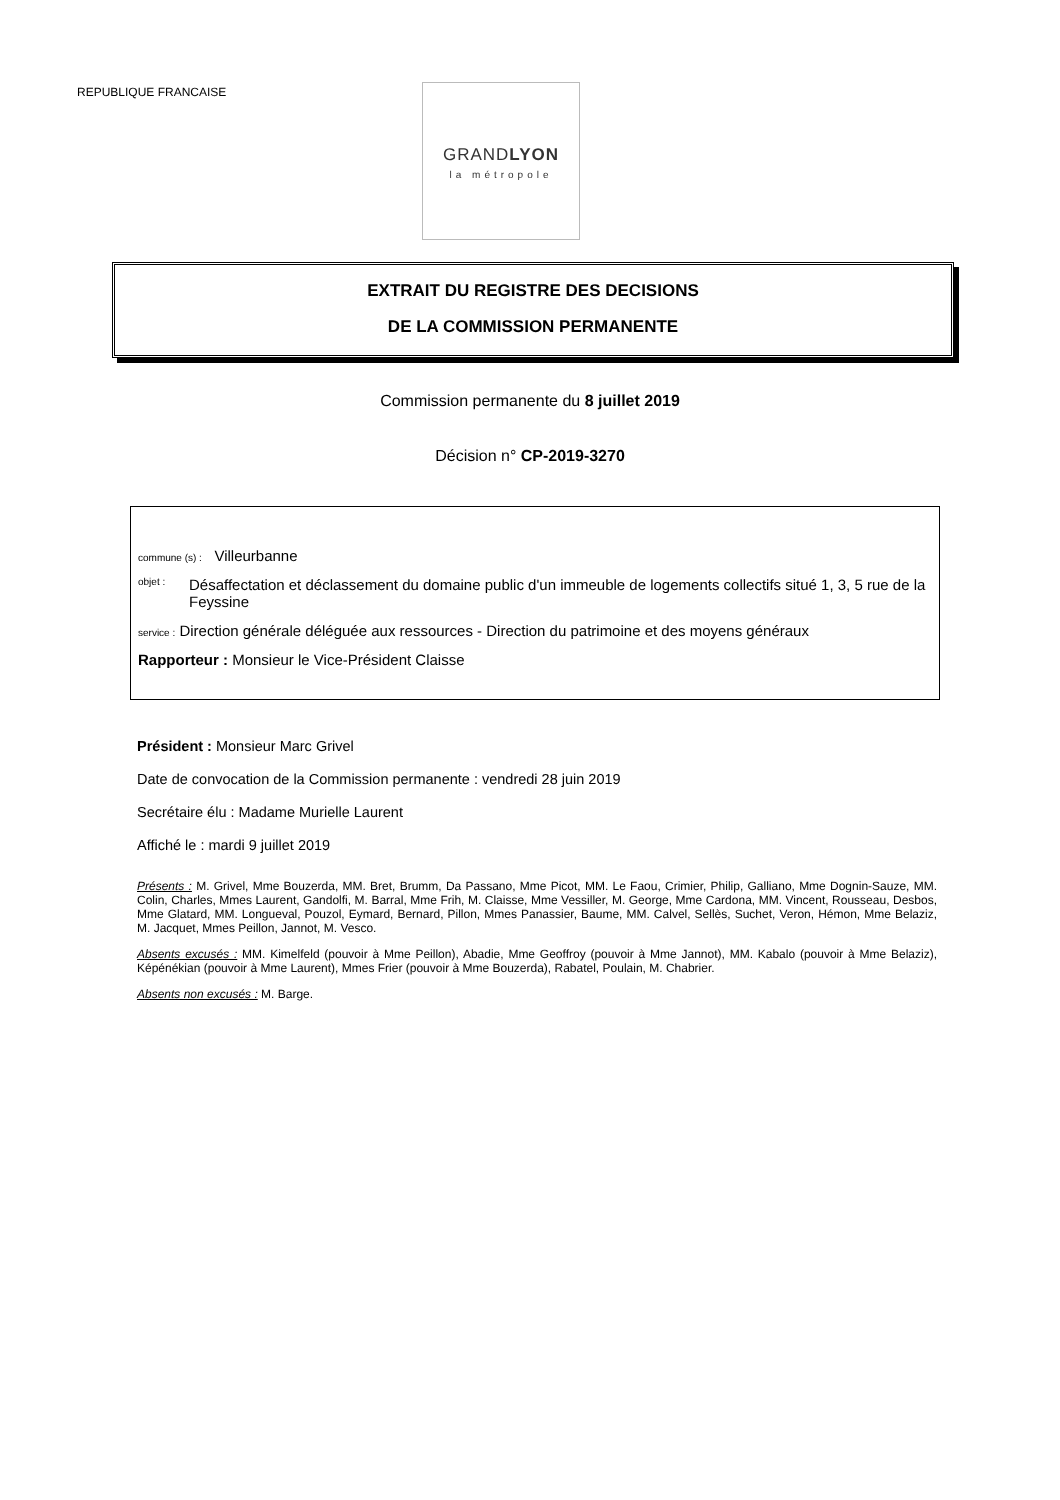REPUBLIQUE FRANCAISE
GRANDLYON
la métropole
EXTRAIT DU REGISTRE DES DECISIONS
DE LA COMMISSION PERMANENTE
Commission permanente du 8 juillet 2019
Décision n° CP-2019-3270
commune (s) : Villeurbanne
objet : Désaffectation et déclassement du domaine public d'un immeuble de logements collectifs situé 1, 3, 5 rue de la Feyssine
service : Direction générale déléguée aux ressources - Direction du patrimoine et des moyens généraux
Rapporteur : Monsieur le Vice-Président Claisse
Président : Monsieur Marc Grivel
Date de convocation de la Commission permanente : vendredi 28 juin 2019
Secrétaire élu : Madame Murielle Laurent
Affiché le : mardi 9 juillet 2019
Présents : M. Grivel, Mme Bouzerda, MM. Bret, Brumm, Da Passano, Mme Picot, MM. Le Faou, Crimier, Philip, Galliano, Mme Dognin-Sauze, MM. Colin, Charles, Mmes Laurent, Gandolfi, M. Barral, Mme Frih, M. Claisse, Mme Vessiller, M. George, Mme Cardona, MM. Vincent, Rousseau, Desbos, Mme Glatard, MM. Longueval, Pouzol, Eymard, Bernard, Pillon, Mmes Panassier, Baume, MM. Calvel, Sellès, Suchet, Veron, Hémon, Mme Belaziz, M. Jacquet, Mmes Peillon, Jannot, M. Vesco.
Absents excusés : MM. Kimelfeld (pouvoir à Mme Peillon), Abadie, Mme Geoffroy (pouvoir à Mme Jannot), MM. Kabalo (pouvoir à Mme Belaziz), Képénékian (pouvoir à Mme Laurent), Mmes Frier (pouvoir à Mme Bouzerda), Rabatel, Poulain, M. Chabrier.
Absents non excusés : M. Barge.